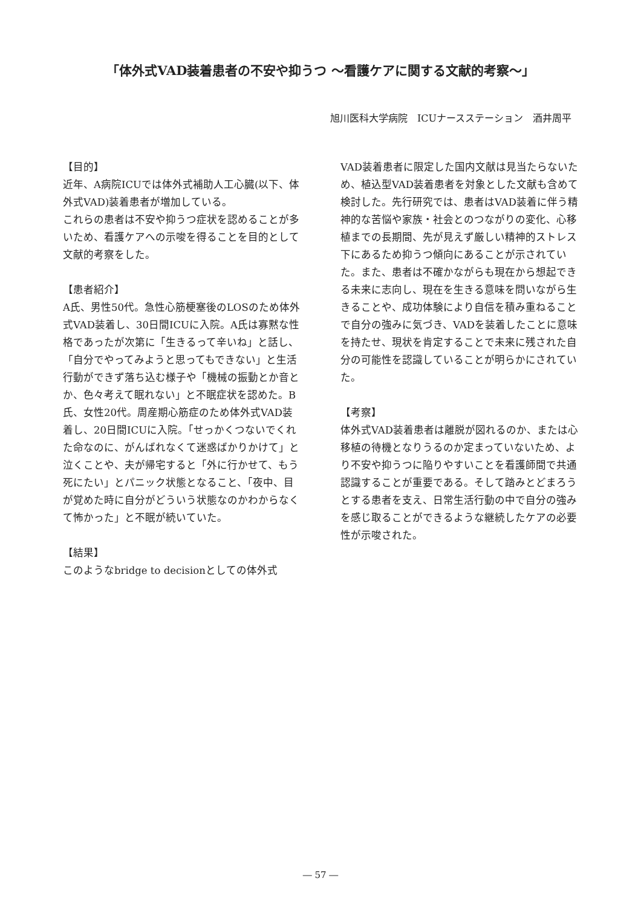「体外式VAD装着患者の不安や抑うつ ～看護ケアに関する文献的考察～」
旭川医科大学病院　ICUナースステーション　酒井周平
【目的】
近年、A病院ICUでは体外式補助人工心臓(以下、体外式VAD)装着患者が増加している。
これらの患者は不安や抑うつ症状を認めることが多いため、看護ケアへの示唆を得ることを目的として文献的考察をした。
【患者紹介】
A氏、男性50代。急性心筋梗塞後のLOSのため体外式VAD装着し、30日間ICUに入院。A氏は寡黙な性格であったが次第に「生きるって辛いね」と話し、「自分でやってみようと思ってもできない」と生活行動ができず落ち込む様子や「機械の振動とか音とか、色々考えて眠れない」と不眠症状を認めた。B氏、女性20代。周産期心筋症のため体外式VAD装着し、20日間ICUに入院。「せっかくつないでくれた命なのに、がんばれなくて迷惑ばかりかけて」と泣くことや、夫が帰宅すると「外に行かせて、もう死にたい」とパニック状態となること、「夜中、目が覚めた時に自分がどういう状態なのかわからなくて怖かった」と不眠が続いていた。
【結果】
このようなbridge to decisionとしての体外式
VAD装着患者に限定した国内文献は見当たらないため、植込型VAD装着患者を対象とした文献も含めて検討した。先行研究では、患者はVAD装着に伴う精神的な苦悩や家族・社会とのつながりの変化、心移植までの長期間、先が見えず厳しい精神的ストレス下にあるため抑うつ傾向にあることが示されていた。また、患者は不確かながらも現在から想起できる未来に志向し、現在を生きる意味を問いながら生きることや、成功体験により自信を積み重ねることで自分の強みに気づき、VADを装着したことに意味を持たせ、現状を肯定することで未来に残された自分の可能性を認識していることが明らかにされていた。
【考察】
体外式VAD装着患者は離脱が図れるのか、または心移植の待機となりうるのか定まっていないため、より不安や抑うつに陥りやすいことを看護師間で共通認識することが重要である。そして踏みとどまろうとする患者を支え、日常生活行動の中で自分の強みを感じ取ることができるような継続したケアの必要性が示唆された。
― 57 ―